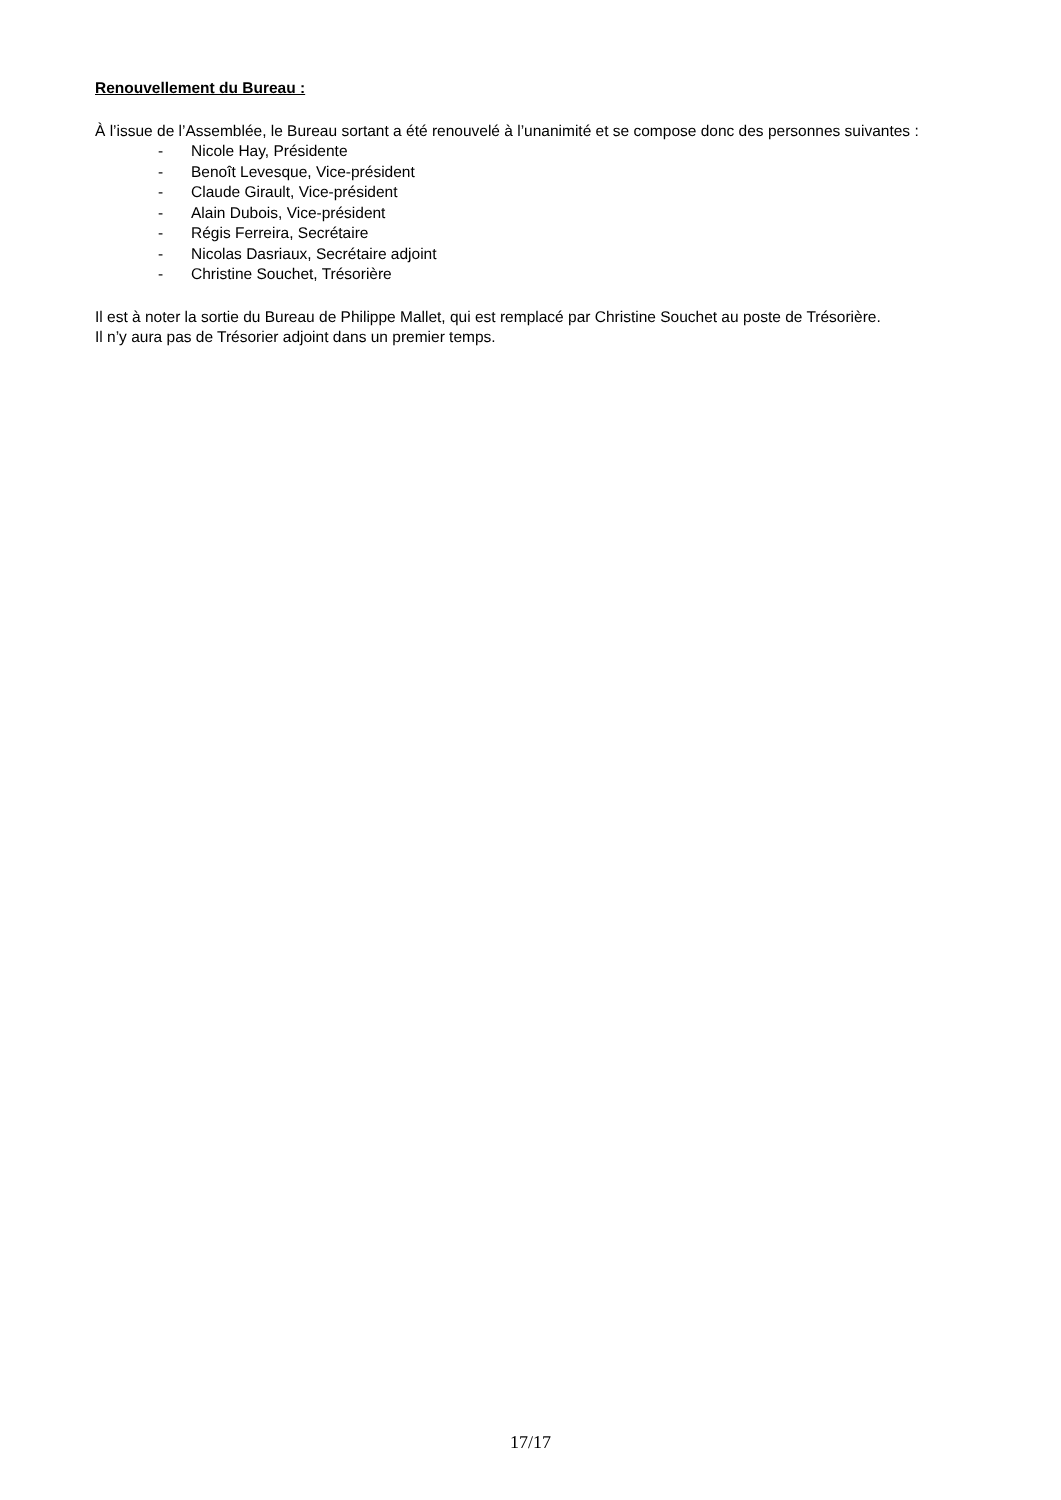Renouvellement du Bureau :
À l’issue de l’Assemblée, le Bureau sortant a été renouvelé à l’unanimité et se compose donc des personnes suivantes :
- Nicole Hay, Présidente
- Benoît Levesque, Vice-président
- Claude Girault, Vice-président
- Alain Dubois, Vice-président
- Régis Ferreira, Secrétaire
- Nicolas Dasriaux, Secrétaire adjoint
- Christine Souchet, Trésorière
Il est à noter la sortie du Bureau de Philippe Mallet, qui est remplacé par Christine Souchet au poste de Trésorière.
Il n’y aura pas de Trésorier adjoint dans un premier temps.
17/17